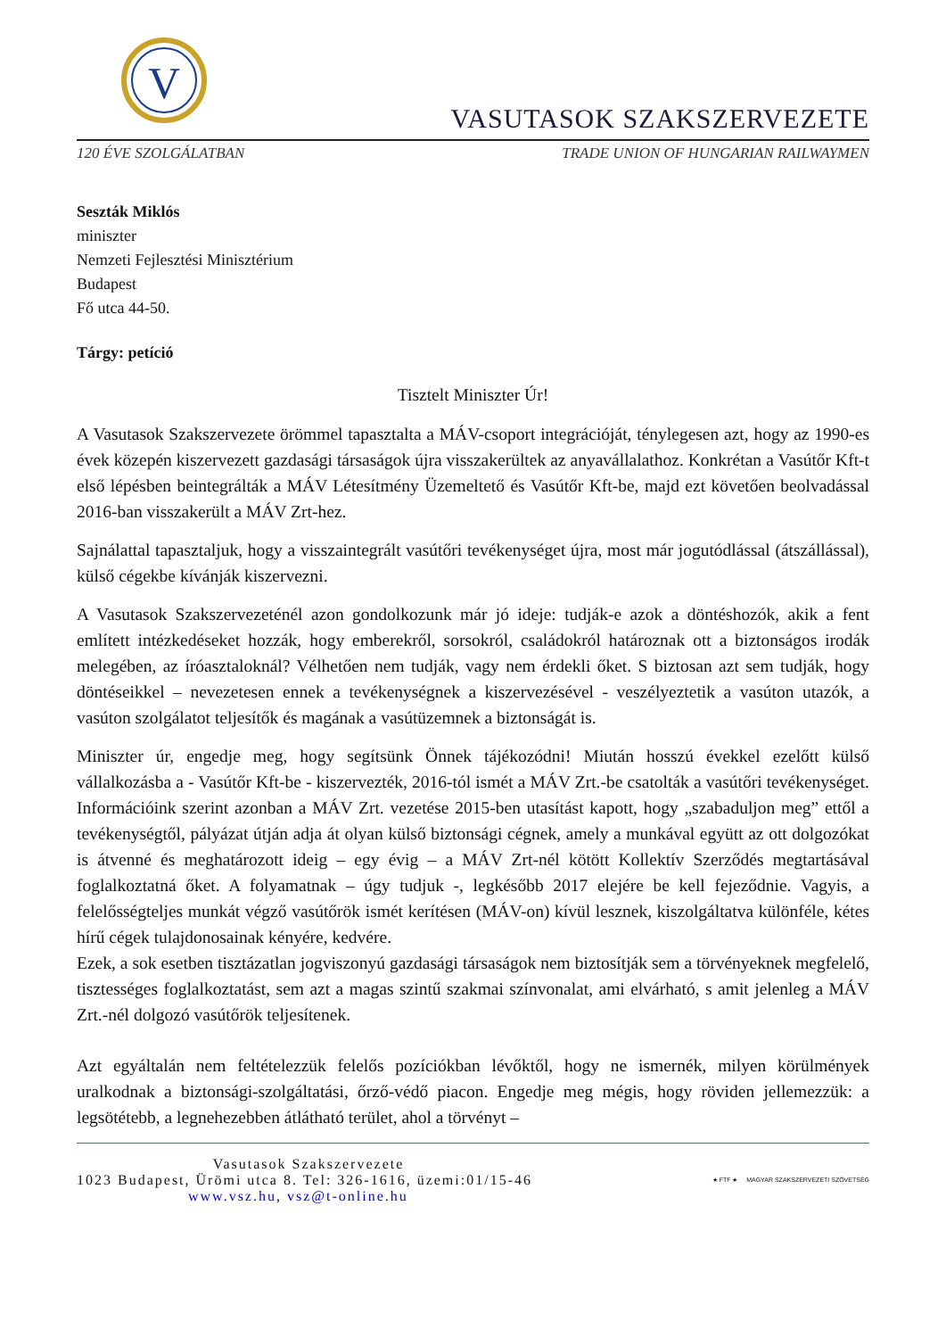V
VASUTASOK SZAKSZERVEZETE
120 ÉVE SZOLGÁLATBAN TRADE UNION OF HUNGARIAN RAILWAYMEN
Seszták Miklós
miniszter
Nemzeti Fejlesztési Minisztérium
Budapest
Fő utca 44-50.
Tárgy: petíció
Tisztelt Miniszter Úr!
A Vasutasok Szakszervezete örömmel tapasztalta a MÁV-csoport integrációját, ténylegesen azt, hogy az 1990-es évek közepén kiszervezett gazdasági társaságok újra visszakerültek az anyavállalathoz. Konkrétan a Vasútőr Kft-t első lépésben beintegrálták a MÁV Létesítmény Üzemeltető és Vasútőr Kft-be, majd ezt követően beolvadással 2016-ban visszakerült a MÁV Zrt-hez.
Sajnálattal tapasztaljuk, hogy a visszaintegrált vasútőri tevékenységet újra, most már jogutódlással (átszállással), külső cégekbe kívánják kiszervezni.
A Vasutasok Szakszervezeténél azon gondolkozunk már jó ideje: tudják-e azok a döntéshozók, akik a fent említett intézkedéseket hozzák, hogy emberekről, sorsokról, családokról határoznak ott a biztonságos irodák melegében, az íróasztaloknál? Vélhetően nem tudják, vagy nem érdekli őket. S biztosan azt sem tudják, hogy döntéseikkel – nevezetesen ennek a tevékenységnek a kiszervezésével - veszélyeztetik a vasúton utazók, a vasúton szolgálatot teljesítők és magának a vasútüzemnek a biztonságát is.
Miniszter úr, engedje meg, hogy segítsünk Önnek tájékozódni! Miután hosszú évekkel ezelőtt külső vállalkozásba a - Vasútőr Kft-be - kiszervezték, 2016-tól ismét a MÁV Zrt.-be csatolták a vasútőri tevékenységet. Információink szerint azonban a MÁV Zrt. vezetése 2015-ben utasítást kapott, hogy „szabaduljon meg” ettől a tevékenységtől, pályázat útján adja át olyan külső biztonsági cégnek, amely a munkával együtt az ott dolgozókat is átvenné és meghatározott ideig – egy évig – a MÁV Zrt-nél kötött Kollektív Szerződés megtartásával foglalkoztatná őket. A folyamatnak – úgy tudjuk -, legkésőbb 2017 elejére be kell fejeződnie. Vagyis, a felelősségteljes munkát végző vasútőrök ismét kerítésen (MÁV-on) kívül lesznek, kiszolgáltatva különféle, kétes hírű cégek tulajdonosainak kényére, kedvére.
Ezek, a sok esetben tisztázatlan jogviszonyú gazdasági társaságok nem biztosítják sem a törvényeknek megfelelő, tisztességes foglalkoztatást, sem azt a magas szintű szakmai színvonalat, ami elvárható, s amit jelenleg a MÁV Zrt.-nél dolgozó vasútőrök teljesítenek.
Azt egyáltalán nem feltételezzük felelős pozíciókban lévőktől, hogy ne ismernék, milyen körülmények uralkodnak a biztonsági-szolgáltatási, őrző-védő piacon. Engedje meg mégis, hogy röviden jellemezzük: a legsötétebb, a legnehezebben átlátható terület, ahol a törvényt –
Vasutasok Szakszervezete
1023 Budapest, Ürömi utca 8. Tel: 326-1616, üzemi:01/15-46
www.vsz.hu, vsz@t-online.hu
★ FTF ★ MAGYAR SZAKSZERVEZETI SZÖVETSÉG